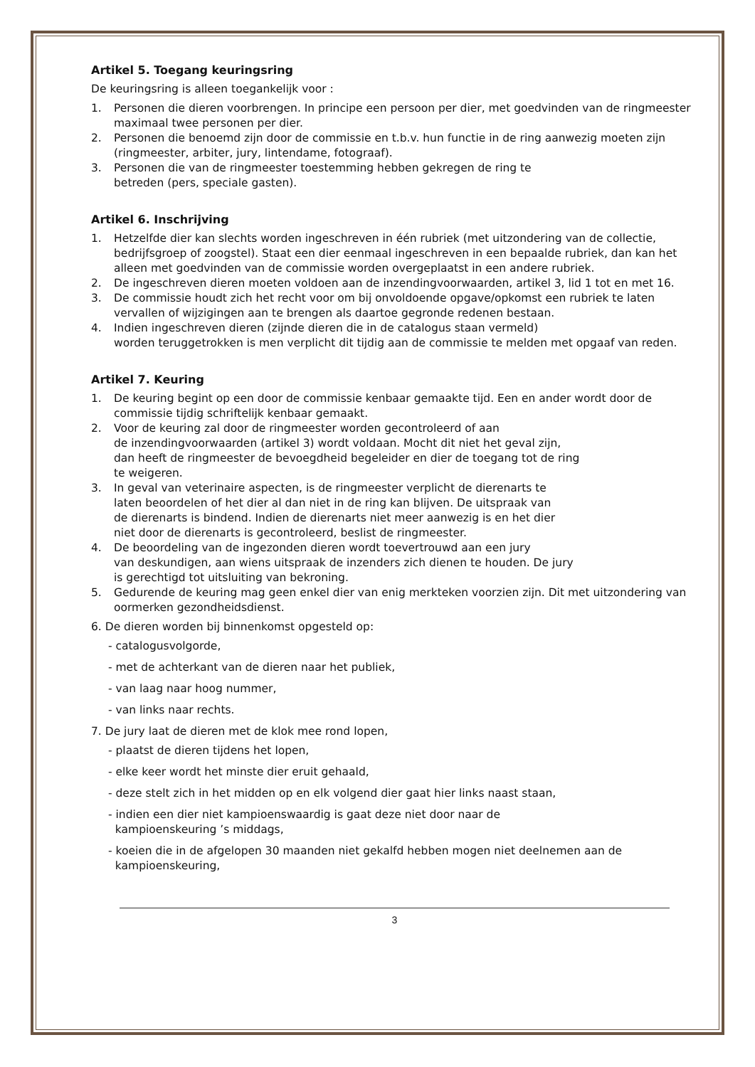Artikel 5. Toegang keuringsring
De keuringsring is alleen toegankelijk voor :
1. Personen die dieren voorbrengen. In principe een persoon per dier, met goedvinden van de ringmeester maximaal twee personen per dier.
2. Personen die benoemd zijn door de commissie en t.b.v. hun functie in de ring aanwezig moeten zijn (ringmeester, arbiter, jury, lintendame, fotograaf).
3. Personen die van de ringmeester toestemming hebben gekregen de ring te
betreden (pers, speciale gasten).
Artikel 6. Inschrijving
1. Hetzelfde dier kan slechts worden ingeschreven in één rubriek (met uitzondering van de collectie, bedrijfsgroep of zoogstel). Staat een dier eenmaal ingeschreven in een bepaalde rubriek, dan kan het alleen met goedvinden van de commissie worden overgeplaatst in een andere rubriek.
2. De ingeschreven dieren moeten voldoen aan de inzendingvoorwaarden, artikel 3, lid 1 tot en met 16.
3. De commissie houdt zich het recht voor om bij onvoldoende opgave/opkomst een rubriek te laten vervallen of wijzigingen aan te brengen als daartoe gegronde redenen bestaan.
4. Indien ingeschreven dieren (zijnde dieren die in de catalogus staan vermeld)
worden teruggetrokken is men verplicht dit tijdig aan de commissie te melden met opgaaf van reden.
Artikel 7. Keuring
1. De keuring begint op een door de commissie kenbaar gemaakte tijd. Een en ander wordt door de commissie tijdig schriftelijk kenbaar gemaakt.
2. Voor de keuring zal door de ringmeester worden gecontroleerd of aan
de inzendingvoorwaarden (artikel 3) wordt voldaan. Mocht dit niet het geval zijn,
dan heeft de ringmeester de bevoegdheid begeleider en dier de toegang tot de ring
te weigeren.
3. In geval van veterinaire aspecten, is de ringmeester verplicht de dierenarts te
laten beoordelen of het dier al dan niet in de ring kan blijven. De uitspraak van
de dierenarts is bindend. Indien de dierenarts niet meer aanwezig is en het dier
niet door de dierenarts is gecontroleerd, beslist de ringmeester.
4. De beoordeling van de ingezonden dieren wordt toevertrouwd aan een jury
van deskundigen, aan wiens uitspraak de inzenders zich dienen te houden. De jury
is gerechtigd tot uitsluiting van bekroning.
5. Gedurende de keuring mag geen enkel dier van enig merkteken voorzien zijn. Dit met uitzondering van oormerken gezondheidsdienst.
6. De dieren worden bij binnenkomst opgesteld op:
- catalogusvolgorde,
- met de achterkant van de dieren naar het publiek,
- van laag naar hoog nummer,
- van links naar rechts.
7. De jury laat de dieren met de klok mee rond lopen,
- plaatst de dieren tijdens het lopen,
- elke keer wordt het minste dier eruit gehaald,
- deze stelt zich in het midden op en elk volgend dier gaat hier links naast staan,
- indien een dier niet kampioenswaardig is gaat deze niet door naar de
kampioenskeuring ’s middags,
- koeien die in de afgelopen 30 maanden niet gekalfd hebben mogen niet deelnemen aan de
kampioenskeuring,
3